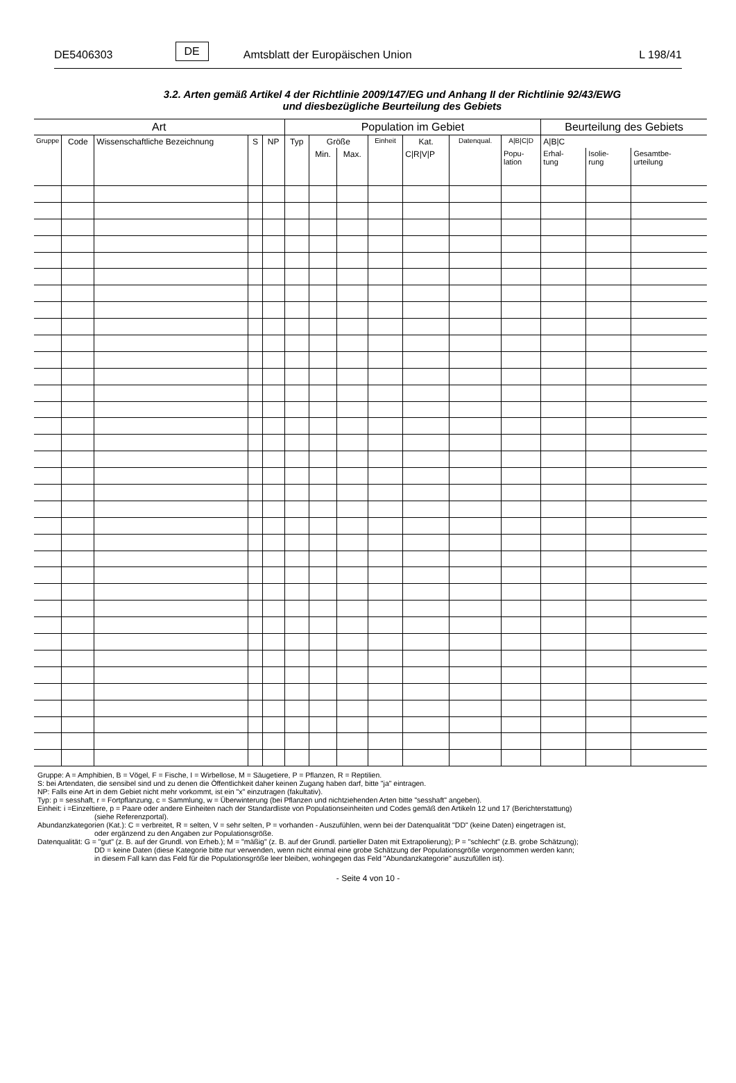DE5406303 DE Amtsblatt der Europäischen Union L 198/41
3.2. Arten gemäß Artikel 4 der Richtlinie 2009/147/EG und Anhang II der Richtlinie 92/43/EWG
und diesbezügliche Beurteilung des Gebiets
| Art | | | | | Population im Gebiet | | | | | | | Beurteilung des Gebiets | | |
| --- | --- | --- | --- | --- | --- | --- | --- | --- | --- | --- | --- | --- | --- | --- |
| Gruppe | Code | Wissenschaftliche Bezeichnung | S | NP | Typ | Größe | | Einheit | Kat. | Datenqual. | A/B/C/D | A/B/C | | |
| | | | | | | Min. | Max. | | C/R/V/P | | Popu- lation | Erhal- tung | Isolie- rung | Gesamtbe- urteilung |
Gruppe: A = Amphibien, B = Vögel, F = Fische, I = Wirbellose, M = Säugetiere, P = Pflanzen, R = Reptilien.
S: bei Artendaten, die sensibel sind und zu denen die Öffentlichkeit daher keinen Zugang haben darf, bitte "ja" eintragen.
NP: Falls eine Art in dem Gebiet nicht mehr vorkommt, ist ein "x" einzutragen (fakultativ).
Typ: p = sesshaft, r = Fortpflanzung, c = Sammlung, w = Überwinterung (bei Pflanzen und nichtziehenden Arten bitte "sesshaft" angeben).
Einheit: i =Einzeltiere, p = Paare oder andere Einheiten nach der Standardliste von Populationseinheiten und Codes gemäß den Artikeln 12 und 17 (Berichterstattung)
(siehe Referenzportal).
Abundanzkategorien (Kat.): C = verbreitet, R = selten, V = sehr selten, P = vorhanden - Auszufühlen, wenn bei der Datenqualität "DD" (keine Daten) eingetragen ist,
oder ergänzend zu den Angaben zur Populationsgröße.
Datenqualität: G = "gut" (z. B. auf der Grundl. von Erheb.); M = "mäßig" (z. B. auf der Grundl. partieller Daten mit Extrapolierung); P = "schlecht" (z.B. grobe Schätzung);
DD = keine Daten (diese Kategorie bitte nur verwenden, wenn nicht einmal eine grobe Schätzung der Populationsgröße vorgenommen werden kann;
in diesem Fall kann das Feld für die Populationsgröße leer bleiben, wohingegen das Feld "Abundanzkategorie" auszufüllen ist).
- Seite 4 von 10 -